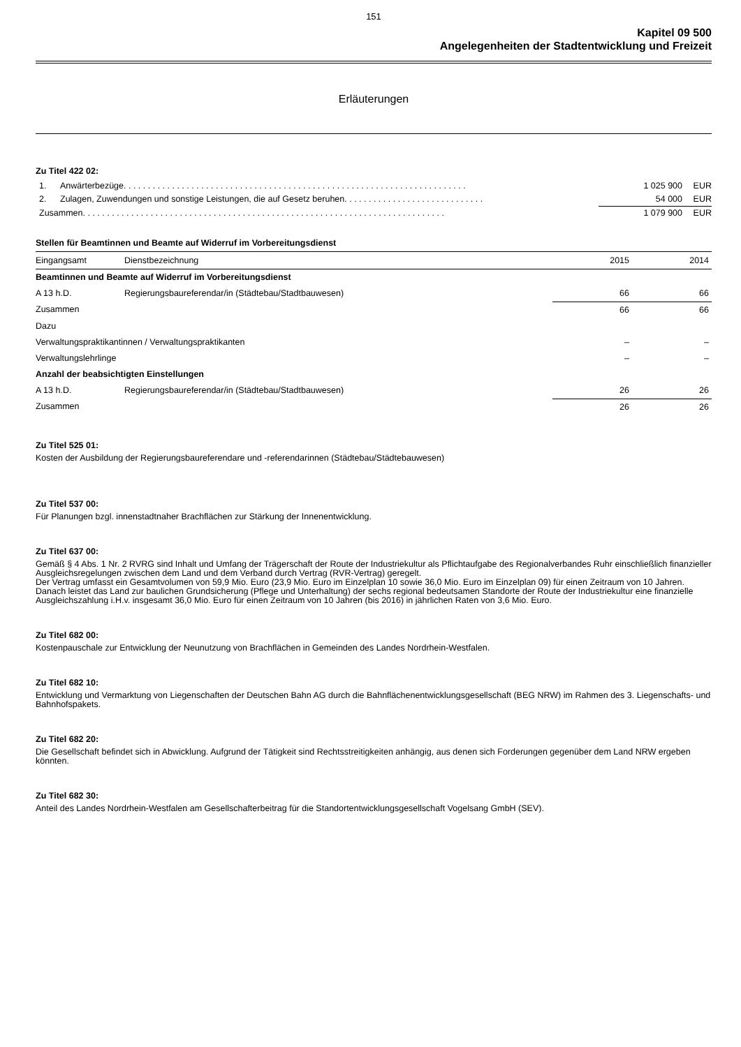151
Kapitel 09 500
Angelegenheiten der Stadtentwicklung und Freizeit
Erläuterungen
Zu Titel 422 02:
| 1. | Anwärterbezüge. . . . . . . . . . . . . . . . . . . . . . . . . . . . . . . . . . . . . . . . . . . . . . . . . . . . . . . . . . . . . . . . . . . . . . . | 1 025 900 | EUR |
| 2. | Zulagen, Zuwendungen und sonstige Leistungen, die auf Gesetz beruhen. . . . . . . . . . . . . . . . . . . . . . . . . . . . . | 54 000 | EUR |
| Zusammen. . . . . . . . . . . . . . . . . . . . . . . . . . . . . . . . . . . . . . . . . . . . . . . . . . . . . . . . . . . . . . . . . . . . . . . . . . . | | 1 079 900 | EUR |
Stellen für Beamtinnen und Beamte auf Widerruf im Vorbereitungsdienst
| Eingangsamt | Dienstbezeichnung | 2015 | 2014 |
| --- | --- | --- | --- |
| Beamtinnen und Beamte auf Widerruf im Vorbereitungsdienst | | | |
| A 13 h.D. | Regierungsbaureferendar/in (Städtebau/Stadtbauwesen) | 66 | 66 |
| Zusammen | | 66 | 66 |
| Dazu | | | |
| Verwaltungspraktikantinnen / Verwaltungspraktikanten | | – | – |
| Verwaltungslehrlinge | | – | – |
| Anzahl der beabsichtigten Einstellungen | | | |
| A 13 h.D. | Regierungsbaureferendar/in (Städtebau/Stadtbauwesen) | 26 | 26 |
| Zusammen | | 26 | 26 |
Zu Titel 525 01:
Kosten der Ausbildung der Regierungsbaureferendare und -referendarinnen (Städtebau/Städtebauwesen)
Zu Titel 537 00:
Für Planungen bzgl. innenstadtnaher Brachflächen zur Stärkung der Innenentwicklung.
Zu Titel 637 00:
Gemäß § 4 Abs. 1 Nr. 2 RVRG sind Inhalt und Umfang der Trägerschaft der Route der Industriekultur als Pflichtaufgabe des Regionalverbandes Ruhr einschließlich finanzieller Ausgleichsregelungen zwischen dem Land und dem Verband durch Vertrag (RVR-Vertrag) geregelt.
Der Vertrag umfasst ein Gesamtvolumen von 59,9 Mio. Euro (23,9 Mio. Euro im Einzelplan 10 sowie 36,0 Mio. Euro im Einzelplan 09) für einen Zeitraum von 10 Jahren.
Danach leistet das Land zur baulichen Grundsicherung (Pflege und Unterhaltung) der sechs regional bedeutsamen Standorte der Route der Industriekultur eine finanzielle Ausgleichszahlung i.H.v. insgesamt 36,0 Mio. Euro für einen Zeitraum von 10 Jahren (bis 2016) in jährlichen Raten von 3,6 Mio. Euro.
Zu Titel 682 00:
Kostenpauschale zur Entwicklung der Neunutzung von Brachflächen in Gemeinden des Landes Nordrhein-Westfalen.
Zu Titel 682 10:
Entwicklung und Vermarktung von Liegenschaften der Deutschen Bahn AG durch die Bahnflächenentwicklungsgesellschaft (BEG NRW) im Rahmen des 3. Liegenschafts- und Bahnhofspakets.
Zu Titel 682 20:
Die Gesellschaft befindet sich in Abwicklung. Aufgrund der Tätigkeit sind Rechtsstreitigkeiten anhängig, aus denen sich Forderungen gegenüber dem Land NRW ergeben könnten.
Zu Titel 682 30:
Anteil des Landes Nordrhein-Westfalen am Gesellschafterbeitrag für die Standortentwicklungsgesellschaft Vogelsang GmbH (SEV).